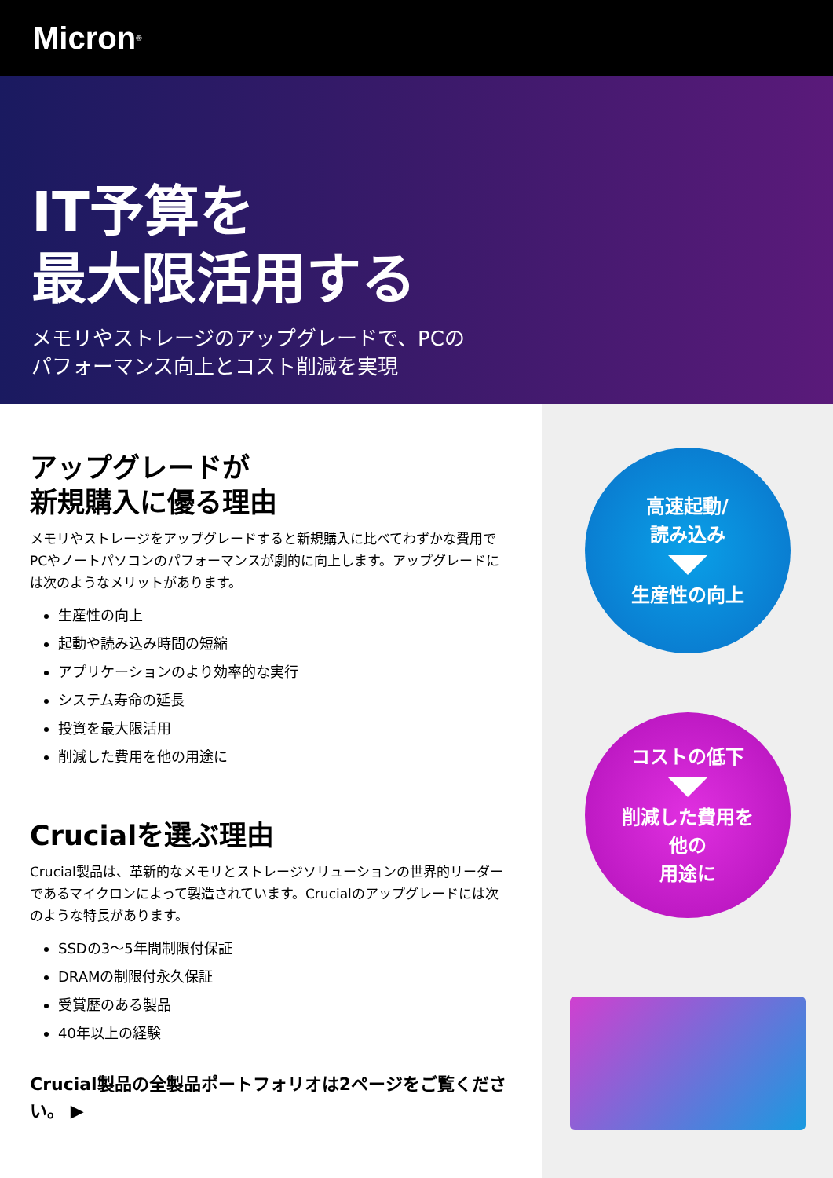Micron<sup>®</sup>
IT予算を
最大限活用する
メモリやストレージのアップグレードで、PCの
パフォーマンス向上とコスト削減を実現
アップグレードが
新規購入に優る理由
メモリやストレージをアップグレードすると新規購入に比べてわずかな費用でPCやノートパソコンのパフォーマンスが劇的に向上します。アップグレードには次のようなメリットがあります。
生産性の向上
起動や読み込み時間の短縮
アプリケーションのより効率的な実行
システム寿命の延長
投資を最大限活用
削減した費用を他の用途に
Crucialを選ぶ理由
Crucial製品は、革新的なメモリとストレージソリューションの世界的リーダーであるマイクロンによって製造されています。Crucialのアップグレードには次のような特長があります。
SSDの3～5年間制限付保証
DRAMの制限付永久保証
受賞歴のある製品
40年以上の経験
Crucial製品の全製品ポートフォリオは2ページをご覧ください。 ▶
高速起動/
読み込み
生産性の向上
コストの低下
削減した費用を
他の
用途に